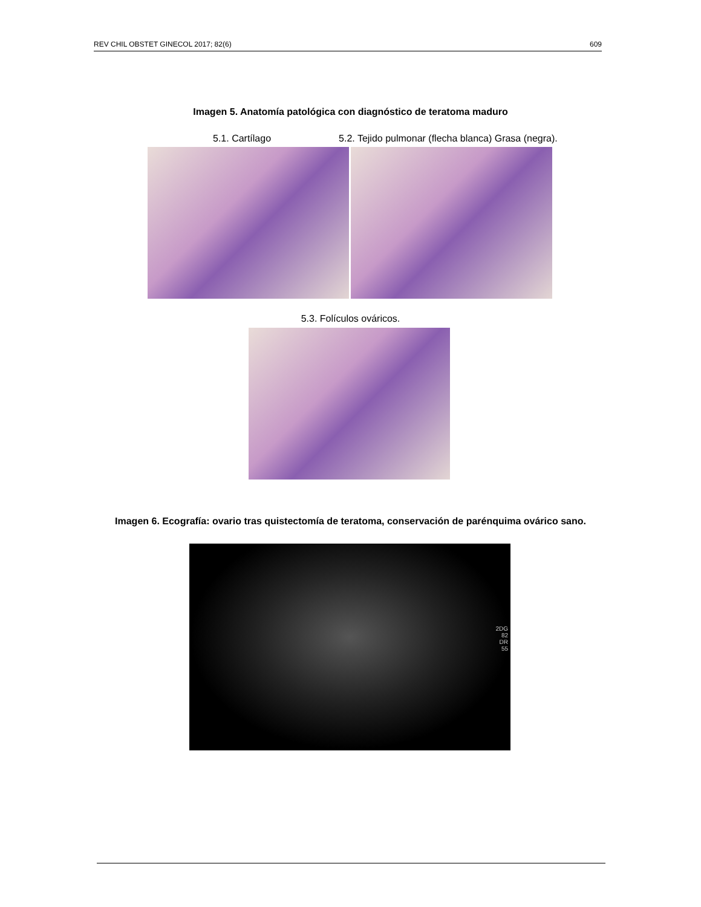REV CHIL OBSTET GINECOL 2017; 82(6) 609
Imagen 5. Anatomía patológica con diagnóstico de teratoma maduro
5.1. Cartílago 5.2. Tejido pulmonar (flecha blanca) Grasa (negra).
5.3. Folículos ováricos.
Imagen 6. Ecografía: ovario tras quistectomía de teratoma, conservación de parénquima ovárico sano.
2DG
82
DR
55